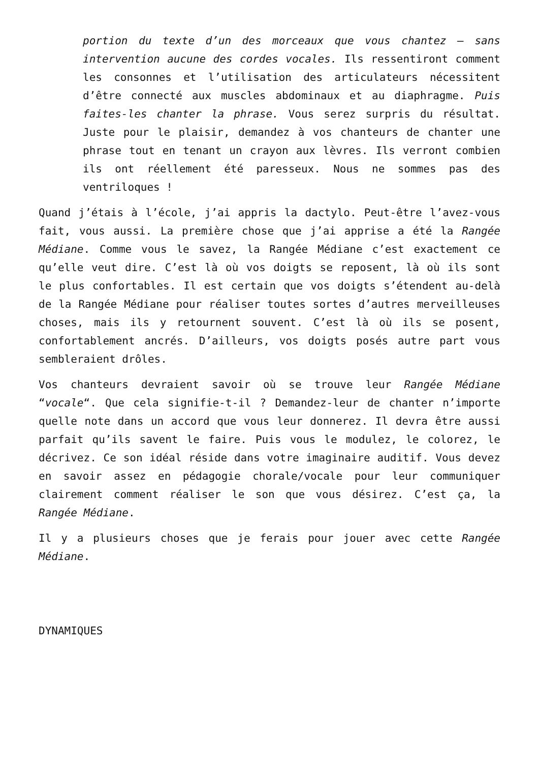portion du texte d’un des morceaux que vous chantez – sans intervention aucune des cordes vocales. Ils ressentiront comment les consonnes et l’utilisation des articulateurs nécessitent d’être connecté aux muscles abdominaux et au diaphragme. Puis faites-les chanter la phrase. Vous serez surpris du résultat. Juste pour le plaisir, demandez à vos chanteurs de chanter une phrase tout en tenant un crayon aux lèvres. Ils verront combien ils ont réellement été paresseux. Nous ne sommes pas des ventriloques !
Quand j’étais à l’école, j’ai appris la dactylo. Peut-être l’avez-vous fait, vous aussi. La première chose que j’ai apprise a été la Rangée Médiane. Comme vous le savez, la Rangée Médiane c’est exactement ce qu’elle veut dire. C’est là où vos doigts se reposent, là où ils sont le plus confortables. Il est certain que vos doigts s’étendent au-delà de la Rangée Médiane pour réaliser toutes sortes d’autres merveilleuses choses, mais ils y retournent souvent. C’est là où ils se posent, confortablement ancrés. D’ailleurs, vos doigts posés autre part vous sembleraient drôles.
Vos chanteurs devraient savoir où se trouve leur Rangée Médiane “vocale“. Que cela signifie-t-il ? Demandez-leur de chanter n’importe quelle note dans un accord que vous leur donnerez. Il devra être aussi parfait qu’ils savent le faire. Puis vous le modulez, le colorez, le décrivez. Ce son idéal réside dans votre imaginaire auditif. Vous devez en savoir assez en pédagogie chorale/vocale pour leur communiquer clairement comment réaliser le son que vous désirez. C’est ça, la Rangée Médiane.
Il y a plusieurs choses que je ferais pour jouer avec cette Rangée Médiane.
DYNAMIQUES